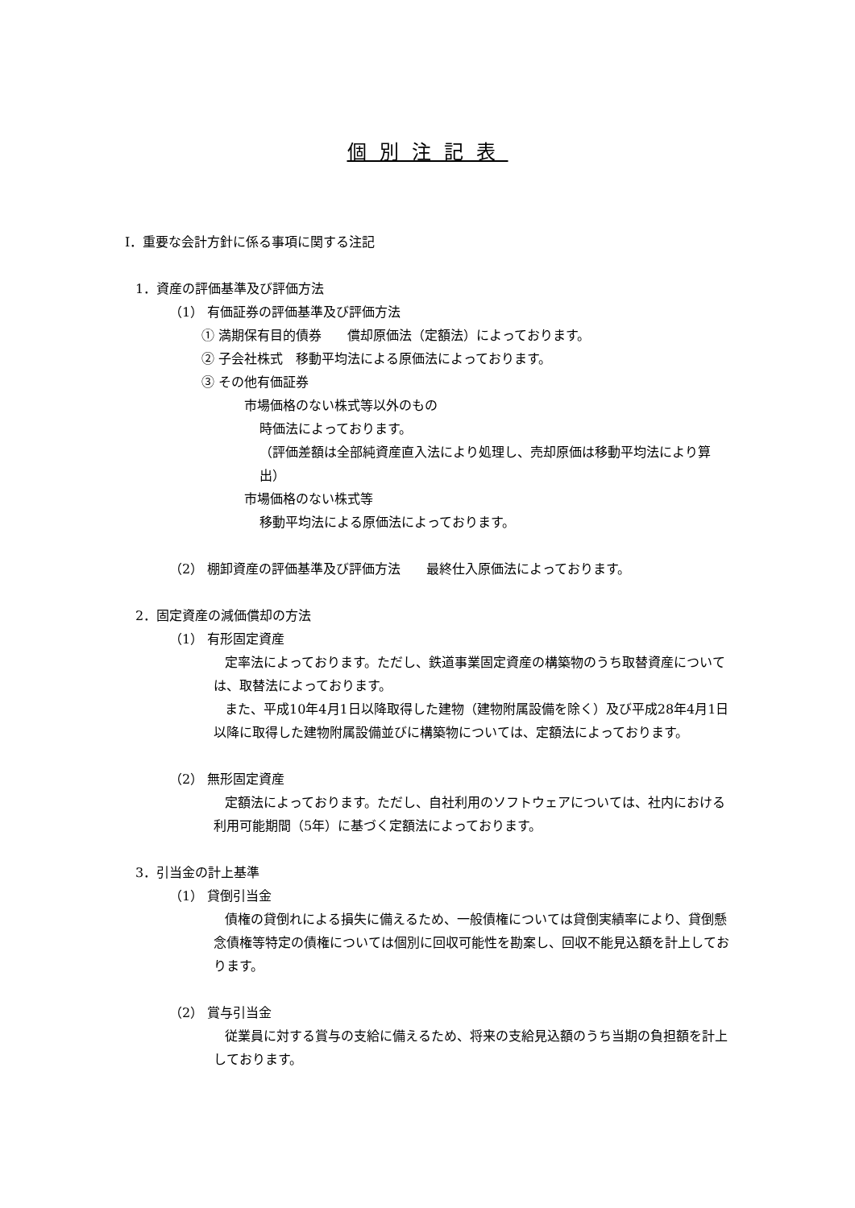個別注記表
Ⅰ．重要な会計方針に係る事項に関する注記
1．資産の評価基準及び評価方法
（1） 有価証券の評価基準及び評価方法
① 満期保有目的債券　　償却原価法（定額法）によっております。
② 子会社株式　移動平均法による原価法によっております。
③ その他有価証券
市場価格のない株式等以外のもの
時価法によっております。
（評価差額は全部純資産直入法により処理し、売却原価は移動平均法により算出）
市場価格のない株式等
移動平均法による原価法によっております。
（2） 棚卸資産の評価基準及び評価方法　　最終仕入原価法によっております。
2．固定資産の減価償却の方法
（1） 有形固定資産
定率法によっております。ただし、鉄道事業固定資産の構築物のうち取替資産については、取替法によっております。
また、平成10年4月1日以降取得した建物（建物附属設備を除く）及び平成28年4月1日以降に取得した建物附属設備並びに構築物については、定額法によっております。
（2） 無形固定資産
定額法によっております。ただし、自社利用のソフトウェアについては、社内における利用可能期間（5年）に基づく定額法によっております。
3．引当金の計上基準
（1） 貸倒引当金
債権の貸倒れによる損失に備えるため、一般債権については貸倒実績率により、貸倒懸念債権等特定の債権については個別に回収可能性を勘案し、回収不能見込額を計上しております。
（2） 賞与引当金
従業員に対する賞与の支給に備えるため、将来の支給見込額のうち当期の負担額を計上しております。